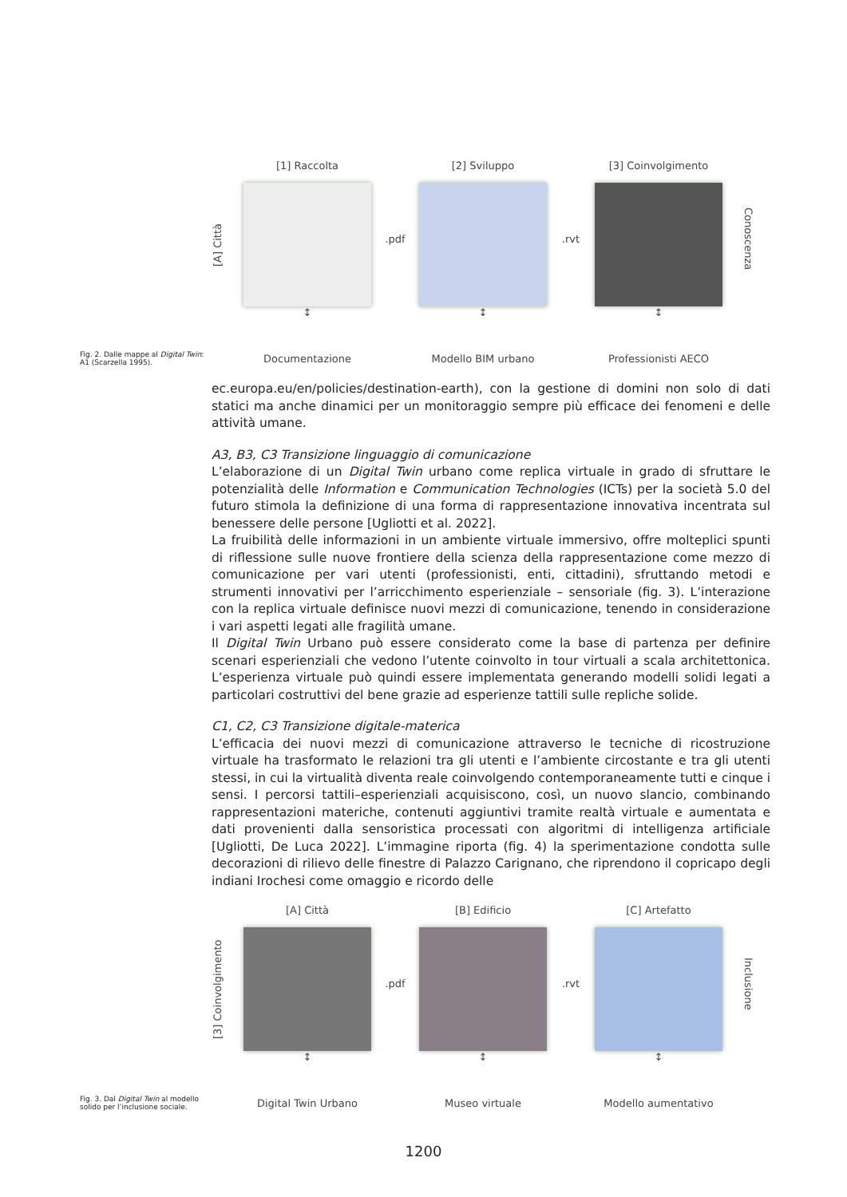[1] Raccolta
[2] Sviluppo
[3] Coinvolgimento
[A] Città
.pdf
.rvt
Conoscenza
↕
↕
↕
Fig. 2. Dalle mappe al Digital Twin: A1 (Scarzella 1995).
Documentazione
Modello BIM urbano
Professionisti AECO
ec.europa.eu/en/policies/destination-earth), con la gestione di domini non solo di dati statici ma anche dinamici per un monitoraggio sempre più efficace dei fenomeni e delle attività umane.
A3, B3, C3 Transizione linguaggio di comunicazione
L’elaborazione di un Digital Twin urbano come replica virtuale in grado di sfruttare le potenzialità delle Information e Communication Technologies (ICTs) per la società 5.0 del futuro stimola la definizione di una forma di rappresentazione innovativa incentrata sul benessere delle persone [Ugliotti et al. 2022].
La fruibilità delle informazioni in un ambiente virtuale immersivo, offre molteplici spunti di riflessione sulle nuove frontiere della scienza della rappresentazione come mezzo di comunicazione per vari utenti (professionisti, enti, cittadini), sfruttando metodi e strumenti innovativi per l’arricchimento esperienziale – sensoriale (fig. 3). L’interazione con la replica virtuale definisce nuovi mezzi di comunicazione, tenendo in considerazione i vari aspetti legati alle fragilità umane.
Il Digital Twin Urbano può essere considerato come la base di partenza per definire scenari esperienziali che vedono l’utente coinvolto in tour virtuali a scala architettonica. L’esperienza virtuale può quindi essere implementata generando modelli solidi legati a particolari costruttivi del bene grazie ad esperienze tattili sulle repliche solide.
C1, C2, C3 Transizione digitale-materica
L’efficacia dei nuovi mezzi di comunicazione attraverso le tecniche di ricostruzione virtuale ha trasformato le relazioni tra gli utenti e l’ambiente circostante e tra gli utenti stessi, in cui la virtualità diventa reale coinvolgendo contemporaneamente tutti e cinque i sensi. I percorsi tattili–esperienziali acquisiscono, così, un nuovo slancio, combinando rappresentazioni materiche, contenuti aggiuntivi tramite realtà virtuale e aumentata e dati provenienti dalla sensoristica processati con algoritmi di intelligenza artificiale [Ugliotti, De Luca 2022]. L’immagine riporta (fig. 4) la sperimentazione condotta sulle decorazioni di rilievo delle finestre di Palazzo Carignano, che riprendono il copricapo degli indiani Irochesi come omaggio e ricordo delle
[A] Città
[B] Edificio
[C] Artefatto
[3] Coinvolgimento
.pdf
.rvt
Inclusione
↕
↕
↕
Fig. 3. Dal Digital Twin al modello solido per l’inclusione sociale.
Digital Twin Urbano
Museo virtuale
Modello aumentativo
1200